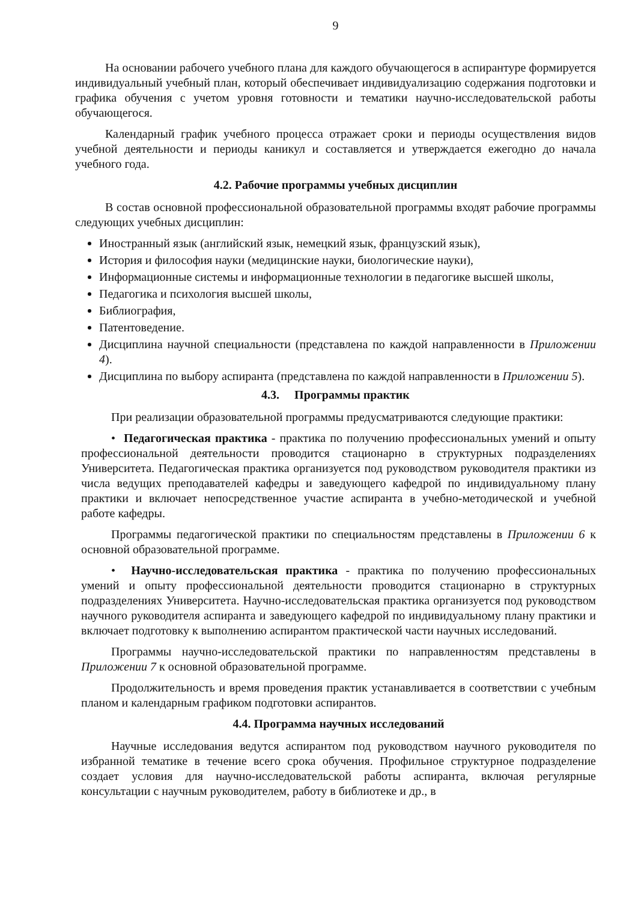9
На основании рабочего учебного плана для каждого обучающегося в аспирантуре формируется индивидуальный учебный план, который обеспечивает индивидуализацию содержания подготовки и графика обучения с учетом уровня готовности и тематики научно-исследовательской работы обучающегося.
Календарный график учебного процесса отражает сроки и периоды осуществления видов учебной деятельности и периоды каникул и составляется и утверждается ежегодно до начала учебного года.
4.2. Рабочие программы учебных дисциплин
В состав основной профессиональной образовательной программы входят рабочие программы следующих учебных дисциплин:
Иностранный язык (английский язык, немецкий язык, французский язык),
История и философия науки (медицинские науки, биологические науки),
Информационные системы и информационные технологии в педагогике высшей школы,
Педагогика и психология высшей школы,
Библиография,
Патентоведение.
Дисциплина научной специальности (представлена по каждой направленности в Приложении 4).
Дисциплина по выбору аспиранта (представлена по каждой направленности в Приложении 5).
4.3. Программы практик
При реализации образовательной программы предусматриваются следующие практики:
• Педагогическая практика - практика по получению профессиональных умений и опыту профессиональной деятельности проводится стационарно в структурных подразделениях Университета. Педагогическая практика организуется под руководством руководителя практики из числа ведущих преподавателей кафедры и заведующего кафедрой по индивидуальному плану практики и включает непосредственное участие аспиранта в учебно-методической и учебной работе кафедры.
Программы педагогической практики по специальностям представлены в Приложении 6 к основной образовательной программе.
• Научно-исследовательская практика - практика по получению профессиональных умений и опыту профессиональной деятельности проводится стационарно в структурных подразделениях Университета. Научно-исследовательская практика организуется под руководством научного руководителя аспиранта и заведующего кафедрой по индивидуальному плану практики и включает подготовку к выполнению аспирантом практической части научных исследований.
Программы научно-исследовательской практики по направленностям представлены в Приложении 7 к основной образовательной программе.
Продолжительность и время проведения практик устанавливается в соответствии с учебным планом и календарным графиком подготовки аспирантов.
4.4. Программа научных исследований
Научные исследования ведутся аспирантом под руководством научного руководителя по избранной тематике в течение всего срока обучения. Профильное структурное подразделение создает условия для научно-исследовательской работы аспиранта, включая регулярные консультации с научным руководителем, работу в библиотеке и др., в